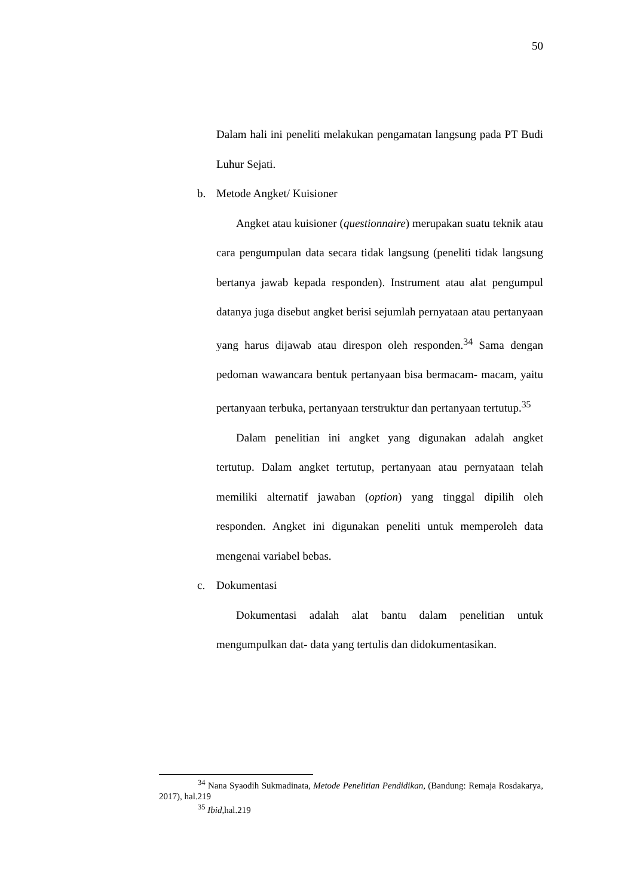50
Dalam hali ini peneliti melakukan pengamatan langsung pada PT Budi Luhur Sejati.
b. Metode Angket/ Kuisioner
Angket atau kuisioner (questionnaire) merupakan suatu teknik atau cara pengumpulan data secara tidak langsung (peneliti tidak langsung bertanya jawab kepada responden). Instrument atau alat pengumpul datanya juga disebut angket berisi sejumlah pernyataan atau pertanyaan yang harus dijawab atau direspon oleh responden.<sup>34</sup> Sama dengan pedoman wawancara bentuk pertanyaan bisa bermacam- macam, yaitu pertanyaan terbuka, pertanyaan terstruktur dan pertanyaan tertutup.<sup>35</sup>
Dalam penelitian ini angket yang digunakan adalah angket tertutup. Dalam angket tertutup, pertanyaan atau pernyataan telah memiliki alternatif jawaban (option) yang tinggal dipilih oleh responden. Angket ini digunakan peneliti untuk memperoleh data mengenai variabel bebas.
c. Dokumentasi
Dokumentasi adalah alat bantu dalam penelitian untuk mengumpulkan dat- data yang tertulis dan didokumentasikan.
<sup>34</sup> Nana Syaodih Sukmadinata, Metode Penelitian Pendidikan, (Bandung: Remaja Rosdakarya, 2017), hal.219
<sup>35</sup> Ibid, hal.219